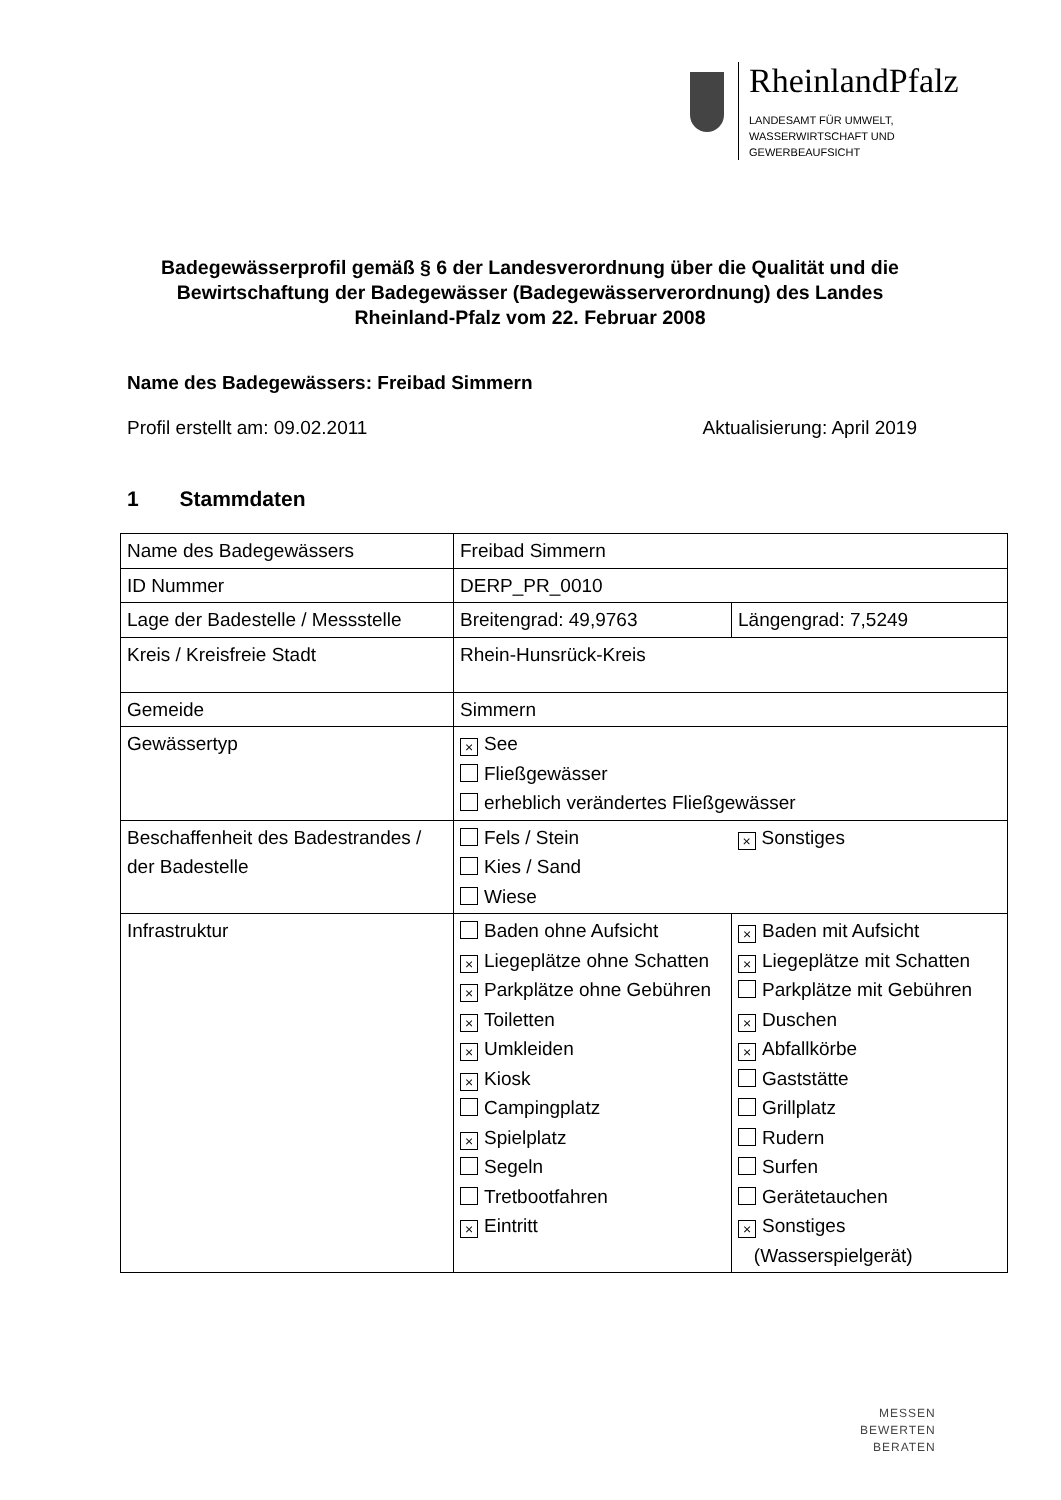RheinlandPfalz
LANDESAMT FÜR UMWELT,
WASSERWIRTSCHAFT UND
GEWERBEAUFSICHT
Badegewässerprofil gemäß § 6 der Landesverordnung über die Qualität und die Bewirtschaftung der Badegewässer (Badegewässerverordnung) des Landes Rheinland-Pfalz vom 22. Februar 2008
Name des Badegewässers: Freibad Simmern
Profil erstellt am: 09.02.2011 Aktualisierung: April 2019
1 Stammdaten
| Name des Badegewässers | Freibad Simmern | |
| ID Nummer | DERP_PR_0010 | |
| Lage der Badestelle / Messstelle | Breitengrad: 49,9763 | Längengrad: 7,5249 |
| Kreis / Kreisfreie Stadt | Rhein-Hunsrück-Kreis | |
| Gemeide | Simmern | |
| Gewässertyp | × See Fließgewässer erheblich verändertes Fließgewässer | |
| Beschaffenheit des Badestrandes / der Badestelle | Fels / Stein Kies / Sand Wiese | × Sonstiges |
| Infrastruktur | Baden ohne Aufsicht × Liegeplätze ohne Schatten × Parkplätze ohne Gebühren × Toiletten × Umkleiden × Kiosk Campingplatz × Spielplatz Segeln Tretbootfahren × Eintritt | × Baden mit Aufsicht × Liegeplätze mit Schatten Parkplätze mit Gebühren × Duschen × Abfallkörbe Gaststätte Grillplatz Rudern Surfen Gerätetauchen × Sonstiges (Wasserspielgerät) |
MESSEN
BEWERTEN
BERATEN